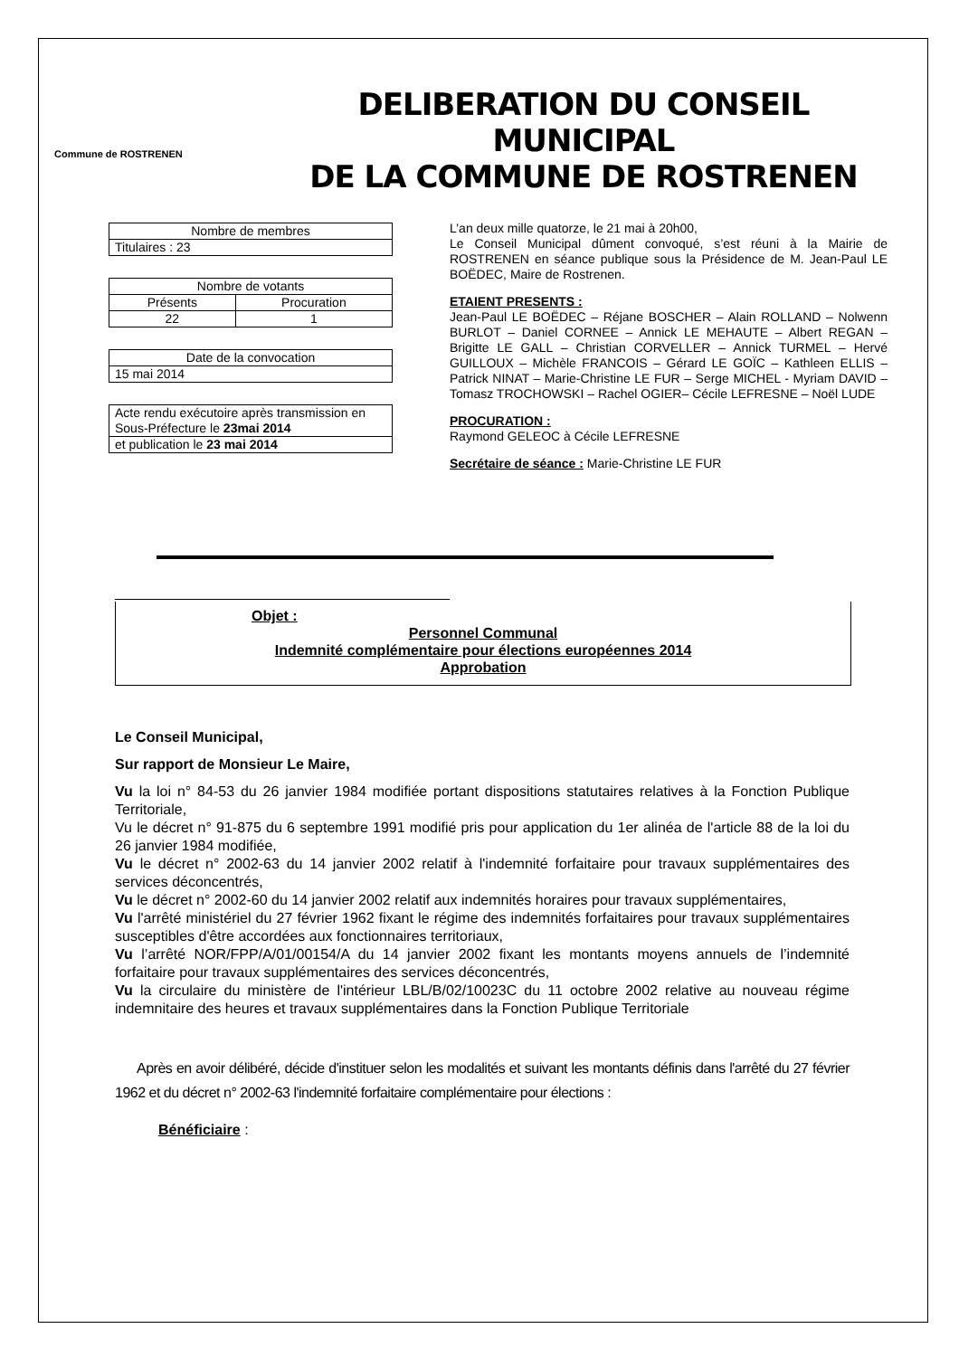Commune de ROSTRENEN
DELIBERATION DU CONSEIL MUNICIPAL
DE LA COMMUNE DE ROSTRENEN
| Nombre de membres |
| Titulaires : 23 |
| Nombre de votants | |
| Présents | Procuration |
| 22 | 1 |
| Date de la convocation |
| 15 mai 2014 |
| Acte rendu exécutoire après transmission en Sous-Préfecture le 23mai 2014 |
| et publication le 23 mai 2014 |
L’an deux mille quatorze, le 21 mai à 20h00,
Le Conseil Municipal dûment convoqué, s’est réuni à la Mairie de ROSTRENEN en séance publique sous la Présidence de M. Jean-Paul LE BOËDEC, Maire de Rostrenen.
ETAIENT PRESENTS :
Jean-Paul LE BOËDEC – Réjane BOSCHER – Alain ROLLAND – Nolwenn BURLOT – Daniel CORNEE – Annick LE MEHAUTE – Albert REGAN – Brigitte LE GALL – Christian CORVELLER – Annick TURMEL – Hervé GUILLOUX – Michèle FRANCOIS – Gérard LE GOÏC – Kathleen ELLIS – Patrick NINAT – Marie-Christine LE FUR – Serge MICHEL - Myriam DAVID – Tomasz TROCHOWSKI – Rachel OGIER– Cécile LEFRESNE – Noël LUDE
PROCURATION :
Raymond GELEOC à Cécile LEFRESNE
Secrétaire de séance : Marie-Christine LE FUR
Objet :
Personnel Communal
Indemnité complémentaire pour élections européennes 2014
Approbation
Le Conseil Municipal,
Sur rapport de Monsieur Le Maire,
Vu la loi n° 84-53 du 26 janvier 1984 modifiée portant dispositions statutaires relatives à la Fonction Publique Territoriale,
Vu le décret n° 91-875 du 6 septembre 1991 modifié pris pour application du 1er alinéa de l'article 88 de la loi du 26 janvier 1984 modifiée,
Vu le décret n° 2002-63 du 14 janvier 2002 relatif à l'indemnité forfaitaire pour travaux supplémentaires des services déconcentrés,
Vu le décret n° 2002-60 du 14 janvier 2002 relatif aux indemnités horaires pour travaux supplémentaires,
Vu l'arrêté ministériel du 27 février 1962 fixant le régime des indemnités forfaitaires pour travaux supplémentaires susceptibles d'être accordées aux fonctionnaires territoriaux,
Vu l’arrêté NOR/FPP/A/01/00154/A du 14 janvier 2002 fixant les montants moyens annuels de l’indemnité forfaitaire pour travaux supplémentaires des services déconcentrés,
Vu la circulaire du ministère de l'intérieur LBL/B/02/10023C du 11 octobre 2002 relative au nouveau régime indemnitaire des heures et travaux supplémentaires dans la Fonction Publique Territoriale
Après en avoir délibéré, décide d'instituer selon les modalités et suivant les montants définis dans l'arrêté du 27 février 1962 et du décret n° 2002-63 l'indemnité forfaitaire complémentaire pour élections :
Bénéficiaire :